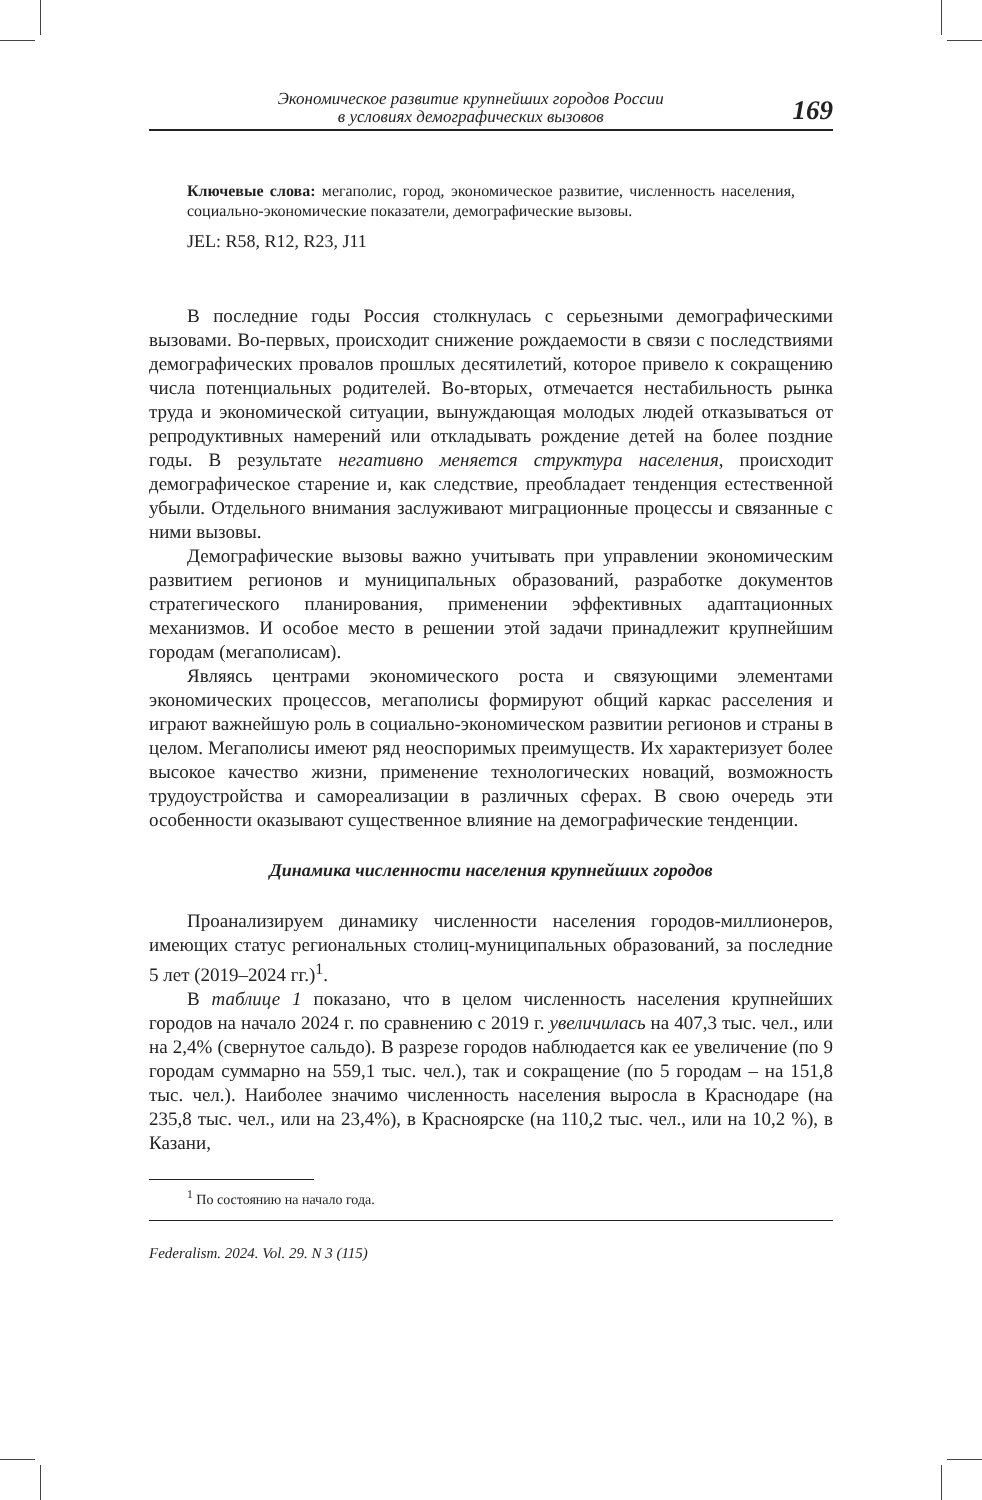Экономическое развитие крупнейших городов России
в условиях демографических вызовов
169
Ключевые слова: мегаполис, город, экономическое развитие, численность населения, социально-экономические показатели, демографические вызовы.
JEL: R58, R12, R23, J11
В последние годы Россия столкнулась с серьезными демографическими вызовами. Во-первых, происходит снижение рождаемости в связи с последствиями демографических провалов прошлых десятилетий, которое привело к сокращению числа потенциальных родителей. Во-вторых, отмечается нестабильность рынка труда и экономической ситуации, вынуждающая молодых людей отказываться от репродуктивных намерений или откладывать рождение детей на более поздние годы. В результате негативно меняется структура населения, происходит демографическое старение и, как следствие, преобладает тенденция естественной убыли. Отдельного внимания заслуживают миграционные процессы и связанные с ними вызовы.
Демографические вызовы важно учитывать при управлении экономическим развитием регионов и муниципальных образований, разработке документов стратегического планирования, применении эффективных адаптационных механизмов. И особое место в решении этой задачи принадлежит крупнейшим городам (мегаполисам).
Являясь центрами экономического роста и связующими элементами экономических процессов, мегаполисы формируют общий каркас расселения и играют важнейшую роль в социально-экономическом развитии регионов и страны в целом. Мегаполисы имеют ряд неоспоримых преимуществ. Их характеризует более высокое качество жизни, применение технологических новаций, возможность трудоустройства и самореализации в различных сферах. В свою очередь эти особенности оказывают существенное влияние на демографические тенденции.
Динамика численности населения крупнейших городов
Проанализируем динамику численности населения городов-миллионеров, имеющих статус региональных столиц-муниципальных образований, за последние 5 лет (2019–2024 гг.)<sup>1</sup>.
В таблице 1 показано, что в целом численность населения крупнейших городов на начало 2024 г. по сравнению с 2019 г. увеличилась на 407,3 тыс. чел., или на 2,4% (свернутое сальдо). В разрезе городов наблюдается как ее увеличение (по 9 городам суммарно на 559,1 тыс. чел.), так и сокращение (по 5 городам – на 151,8 тыс. чел.). Наиболее значимо численность населения выросла в Краснодаре (на 235,8 тыс. чел., или на 23,4%), в Красноярске (на 110,2 тыс. чел., или на 10,2 %), в Казани,
<sup>1</sup> По состоянию на начало года.
Federalism. 2024. Vol. 29. N 3 (115)